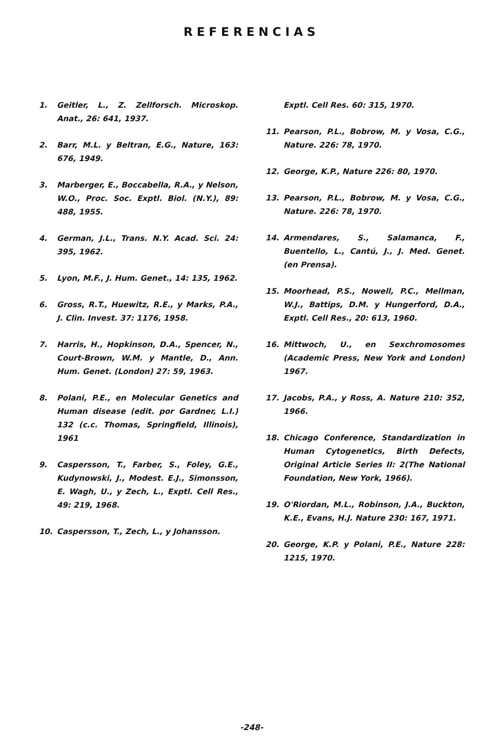REFERENCIAS
1. Geitler, L., Z. Zellforsch. Microskop. Anat., 26: 641, 1937.
2. Barr, M.L. y Beltran, E.G., Nature, 163: 676, 1949.
3. Marberger, E., Boccabella, R.A., y Nelson, W.O., Proc. Soc. Exptl. Biol. (N.Y.), 89: 488, 1955.
4. German, J.L., Trans. N.Y. Acad. Sci. 24: 395, 1962.
5. Lyon, M.F., J. Hum. Genet., 14: 135, 1962.
6. Gross, R.T., Huewitz, R.E., y Marks, P.A., J. Clin. Invest. 37: 1176, 1958.
7. Harris, H., Hopkinson, D.A., Spencer, N., Court-Brown, W.M. y Mantle, D., Ann. Hum. Genet. (London) 27: 59, 1963.
8. Polani, P.E., en Molecular Genetics and Human disease (edit. por Gardner, L.I.) 132 (c.c. Thomas, Springfield, Illinois), 1961
9. Caspersson, T., Farber, S., Foley, G.E., Kudynowski, J., Modest. E.J., Simonsson, E. Wagh, U., y Zech, L., Exptl. Cell Res., 49: 219, 1968.
10. Caspersson, T., Zech, L., y Johansson.
Exptl. Cell Res. 60: 315, 1970.
11. Pearson, P.L., Bobrow, M. y Vosa, C.G., Nature. 226: 78, 1970.
12. George, K.P., Nature 226: 80, 1970.
13. Pearson, P.L., Bobrow, M. y Vosa, C.G., Nature. 226: 78, 1970.
14. Armendares, S., Salamanca, F., Buentello, L., Cantú, J., J. Med. Genet. (en Prensa).
15. Moorhead, P.S., Nowell, P.C., Mellman, W.J., Battips, D.M. y Hungerford, D.A., Exptl. Cell Res., 20: 613, 1960.
16. Mittwoch, U., en Sexchromosomes (Academic Press, New York and London) 1967.
17. Jacobs, P.A., y Ross, A. Nature 210: 352, 1966.
18. Chicago Conference, Standardization in Human Cytogenetics, Birth Defects, Original Article Series II: 2(The National Foundation, New York, 1966).
19. O'Riordan, M.L., Robinson, J.A., Buckton, K.E., Evans, H.J. Nature 230: 167, 1971.
20. George, K.P. y Polani, P.E., Nature 228: 1215, 1970.
-248-